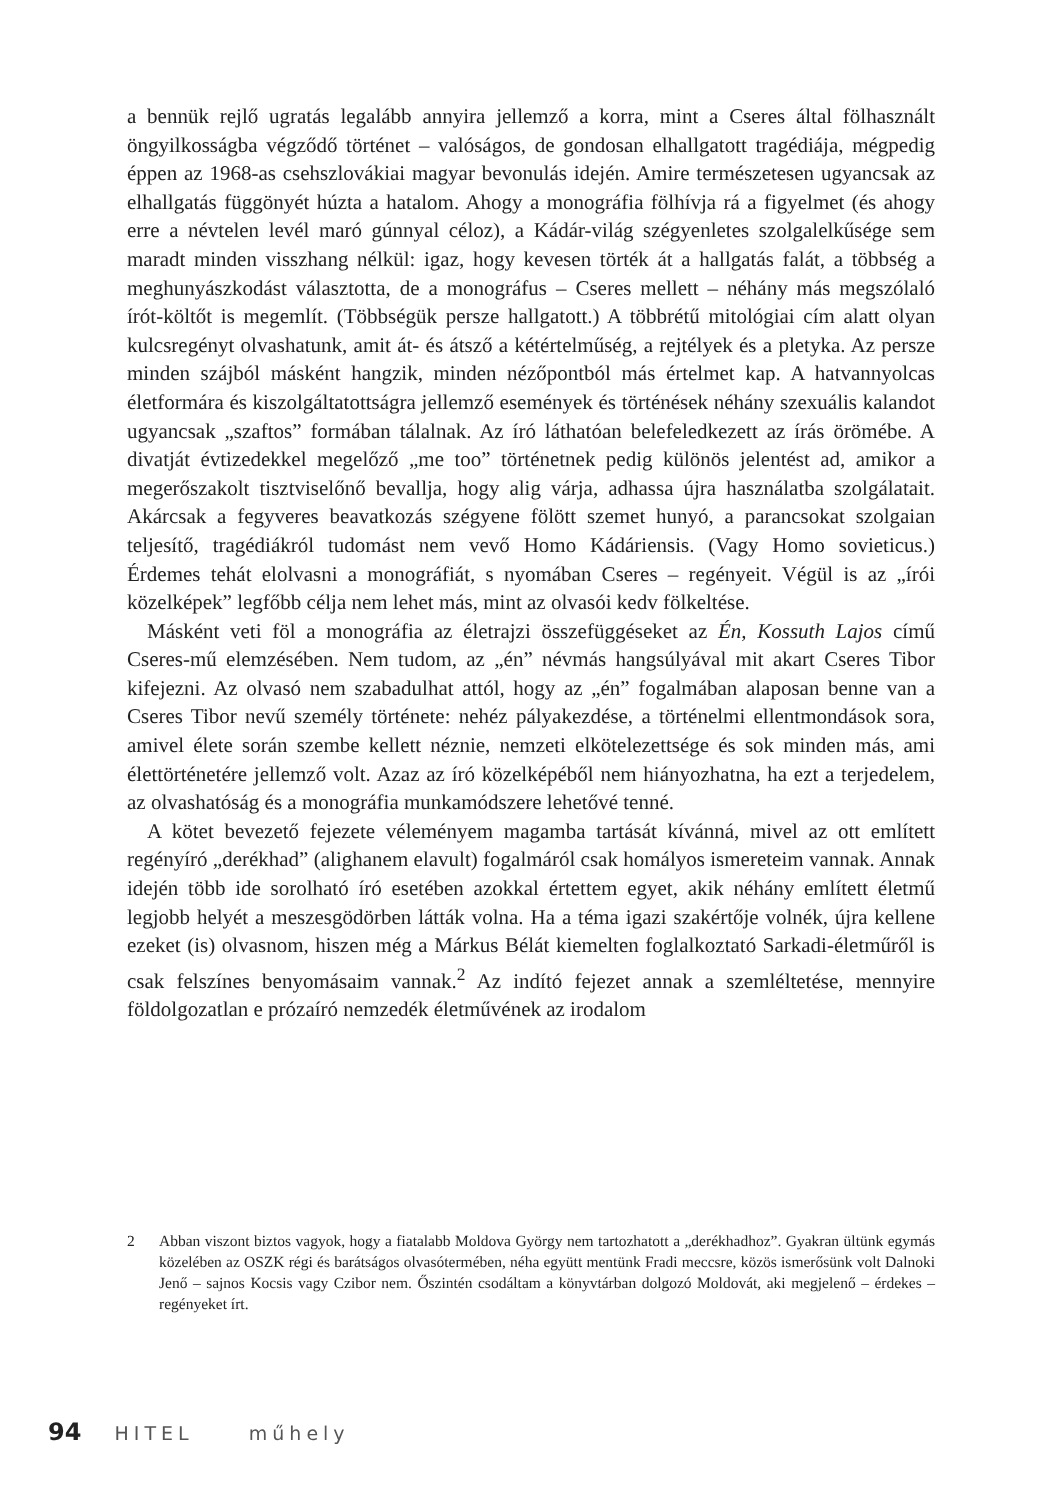a bennük rejlő ugratás legalább annyira jellemző a korra, mint a Cseres által fölhasznált öngyilkosságba végződő történet – valóságos, de gondosan elhallgatott tragédiája, mégpedig éppen az 1968-as csehszlovákiai magyar bevonulás idején. Amire természetesen ugyancsak az elhallgatás függönyét húzta a hatalom. Ahogy a monográfia fölhívja rá a figyelmet (és ahogy erre a névtelen levél maró gúnnyal céloz), a Kádár-világ szégyenletes szolgalelkűsége sem maradt minden visszhang nélkül: igaz, hogy kevesen törték át a hallgatás falát, a többség a meghunyászkodást választotta, de a monográfus – Cseres mellett – néhány más megszólaló írót-költőt is megemlít. (Többségük persze hallgatott.) A többrétű mitológiai cím alatt olyan kulcsregényt olvashatunk, amit át- és átsző a kétértelműség, a rejtélyek és a pletyka. Az persze minden szájból másként hangzik, minden nézőpontból más értelmet kap. A hatvannyolcas életformára és kiszolgáltatottságra jellemző események és történések néhány szexuális kalandot ugyancsak „szaftos” formában tálalnak. Az író láthatóan belefeledkezett az írás örömébe. A divatját évtizedekkel megelőző „me too” történetnek pedig különös jelentést ad, amikor a megerőszakolt tisztviselőnő bevallja, hogy alig várja, adhassa újra használatba szolgálatait. Akárcsak a fegyveres beavatkozás szégyene fölött szemet hunyó, a parancsokat szolgaian teljesítő, tragédiákról tudomást nem vevő Homo Kádáriensis. (Vagy Homo sovieticus.) Érdemes tehát elolvasni a monográfiát, s nyomában Cseres – regényeit. Végül is az „írói közelképek” legfőbb célja nem lehet más, mint az olvasói kedv fölkeltése.
Másként veti föl a monográfia az életrajzi összefüggéseket az Én, Kossuth Lajos című Cseres-mű elemzésében. Nem tudom, az „én” névmás hangsúlyával mit akart Cseres Tibor kifejezni. Az olvasó nem szabadulhat attól, hogy az „én” fogalmában alaposan benne van a Cseres Tibor nevű személy története: nehéz pályakezdése, a történelmi ellentmondások sora, amivel élete során szembe kellett néznie, nemzeti elkötelezettsége és sok minden más, ami élettörténetére jellemző volt. Azaz az író közelképéből nem hiányozhatna, ha ezt a terjedelem, az olvashatóság és a monográfia munkamódszere lehetővé tenné.
A kötet bevezető fejezete véleményem magamba tartását kívánná, mivel az ott említett regényíró „derékhad” (alighanem elavult) fogalmáról csak homályos ismereteim vannak. Annak idején több ide sorolható író esetében azokkal értettem egyet, akik néhány említett életmű legjobb helyét a meszesgödörben látták volna. Ha a téma igazi szakértője volnék, újra kellene ezeket (is) olvasnom, hiszen még a Márkus Bélát kiemelten foglalkoztató Sarkadi-életműről is csak felszínes benyomásaim vannak.<sup>2</sup> Az indító fejezet annak a szemléltetése, mennyire földolgozatlan e prózaíró nemzedék életművének az irodalom
2 Abban viszont biztos vagyok, hogy a fiatalabb Moldova György nem tartozhatott a „derékhadhoz”. Gyakran ültünk egymás közelében az OSZK régi és barátságos olvasótermében, néha együtt mentünk Fradi meccsre, közös ismerősünk volt Dalnoki Jenő – sajnos Kocsis vagy Czibor nem. Őszintén csodáltam a könyvtárban dolgozó Moldovát, aki megjelenő – érdekes – regényeket írt.
94 HITEL műhely